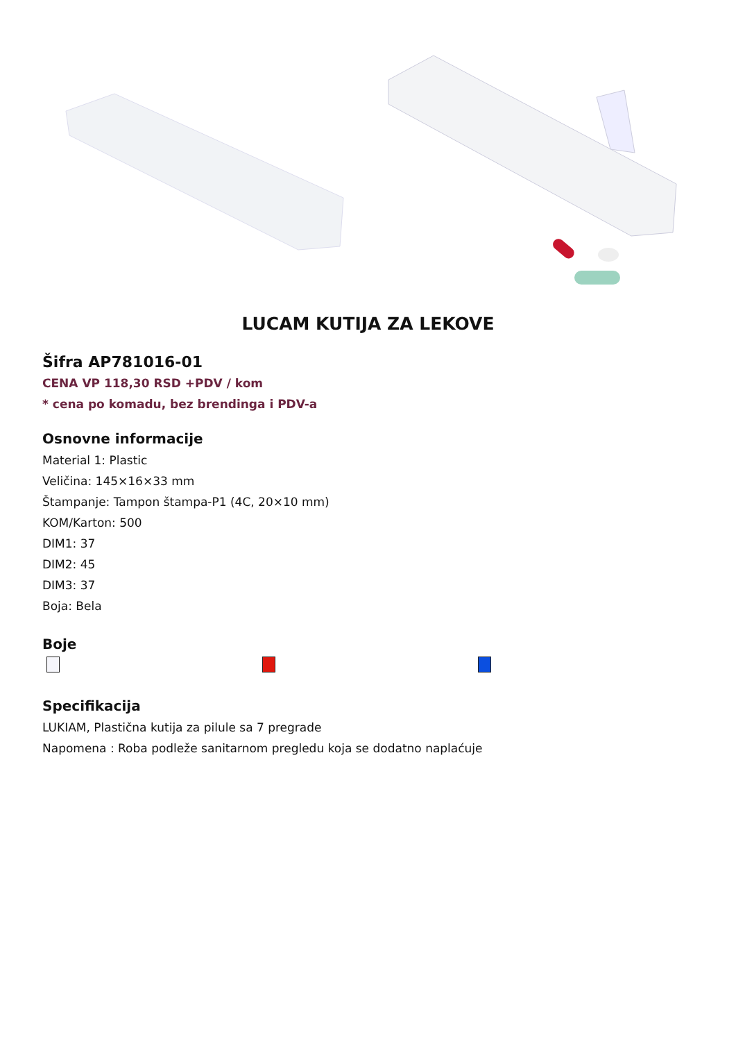LUCAM KUTIJA ZA LEKOVE
Šifra AP781016-01
CENA VP 118,30 RSD +PDV / kom
* cena po komadu, bez brendinga i PDV-a
Osnovne informacije
Material 1: Plastic
Veličina: 145×16×33 mm
Štampanje: Tampon štampa-P1 (4C, 20×10 mm)
KOM/Karton: 500
DIM1: 37
DIM2: 45
DIM3: 37
Boja: Bela
Boje
Specifikacija
LUKIAM, Plastična kutija za pilule sa 7 pregrade
Napomena : Roba podleže sanitarnom pregledu koja se dodatno naplaćuje